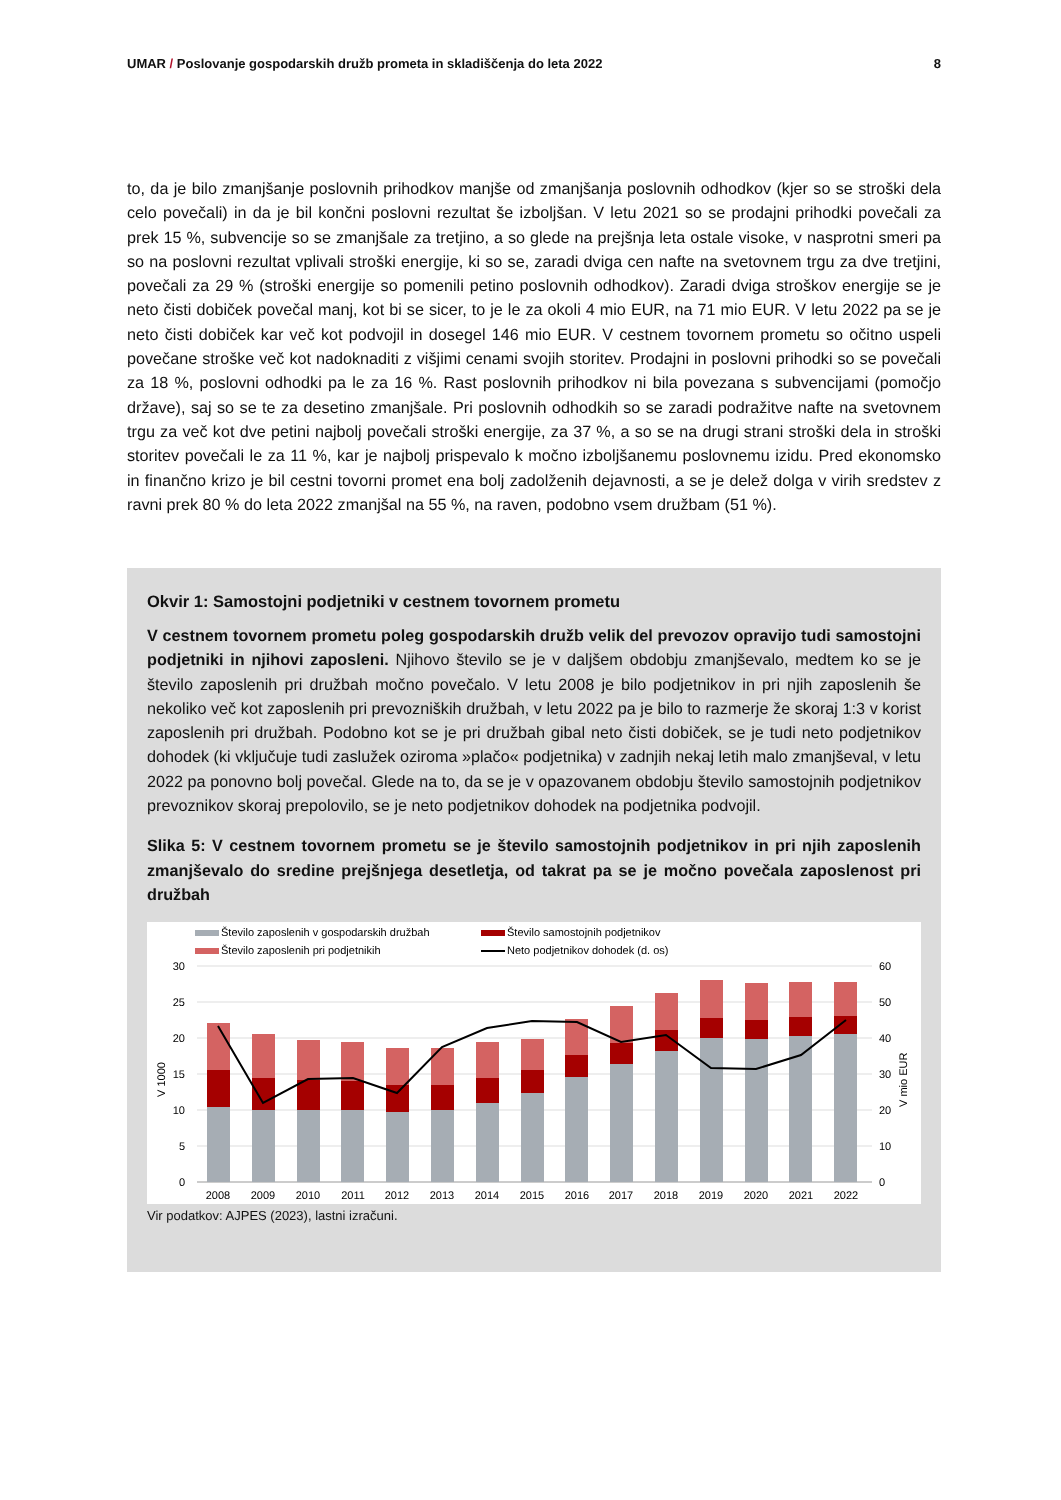UMAR / Poslovanje gospodarskih družb prometa in skladiščenja do leta 2022 8
to, da je bilo zmanjšanje poslovnih prihodkov manjše od zmanjšanja poslovnih odhodkov (kjer so se stroški dela celo povečali) in da je bil končni poslovni rezultat še izboljšan. V letu 2021 so se prodajni prihodki povečali za prek 15 %, subvencije so se zmanjšale za tretjino, a so glede na prejšnja leta ostale visoke, v nasprotni smeri pa so na poslovni rezultat vplivali stroški energije, ki so se, zaradi dviga cen nafte na svetovnem trgu za dve tretjini, povečali za 29 % (stroški energije so pomenili petino poslovnih odhodkov). Zaradi dviga stroškov energije se je neto čisti dobiček povečal manj, kot bi se sicer, to je le za okoli 4 mio EUR, na 71 mio EUR. V letu 2022 pa se je neto čisti dobiček kar več kot podvojil in dosegel 146 mio EUR. V cestnem tovornem prometu so očitno uspeli povečane stroške več kot nadoknaditi z višjimi cenami svojih storitev. Prodajni in poslovni prihodki so se povečali za 18 %, poslovni odhodki pa le za 16 %. Rast poslovnih prihodkov ni bila povezana s subvencijami (pomočjo države), saj so se te za desetino zmanjšale. Pri poslovnih odhodkih so se zaradi podražitve nafte na svetovnem trgu za več kot dve petini najbolj povečali stroški energije, za 37 %, a so se na drugi strani stroški dela in stroški storitev povečali le za 11 %, kar je najbolj prispevalo k močno izboljšanemu poslovnemu izidu. Pred ekonomsko in finančno krizo je bil cestni tovorni promet ena bolj zadolženih dejavnosti, a se je delež dolga v virih sredstev z ravni prek 80 % do leta 2022 zmanjšal na 55 %, na raven, podobno vsem družbam (51 %).
Okvir 1: Samostojni podjetniki v cestnem tovornem prometu
V cestnem tovornem prometu poleg gospodarskih družb velik del prevozov opravijo tudi samostojni podjetniki in njihovi zaposleni. Njihovo število se je v daljšem obdobju zmanjševalo, medtem ko se je število zaposlenih pri družbah močno povečalo. V letu 2008 je bilo podjetnikov in pri njih zaposlenih še nekoliko več kot zaposlenih pri prevozniških družbah, v letu 2022 pa je bilo to razmerje že skoraj 1:3 v korist zaposlenih pri družbah. Podobno kot se je pri družbah gibal neto čisti dobiček, se je tudi neto podjetnikov dohodek (ki vključuje tudi zaslužek oziroma »plačo« podjetnika) v zadnjih nekaj letih malo zmanjševal, v letu 2022 pa ponovno bolj povečal. Glede na to, da se je v opazovanem obdobju število samostojnih podjetnikov prevoznikov skoraj prepolovilo, se je neto podjetnikov dohodek na podjetnika podvojil.
Slika 5: V cestnem tovornem prometu se je število samostojnih podjetnikov in pri njih zaposlenih zmanjševalo do sredine prejšnjega desetletja, od takrat pa se je močno povečala zaposlenost pri družbah
Število zaposlenih v gospodarskih družbah
Število samostojnih podjetnikov
Število zaposlenih pri podjetnikih
Neto podjetnikov dohodek (d. os)
30
25
20
15
10
5
0
60
50
40
30
20
10
0
V 1000
V mio EUR
2008
2009
2010
2011
2012
2013
2014
2015
2016
2017
2018
2019
2020
2021
2022
Vir podatkov: AJPES (2023), lastni izračuni.